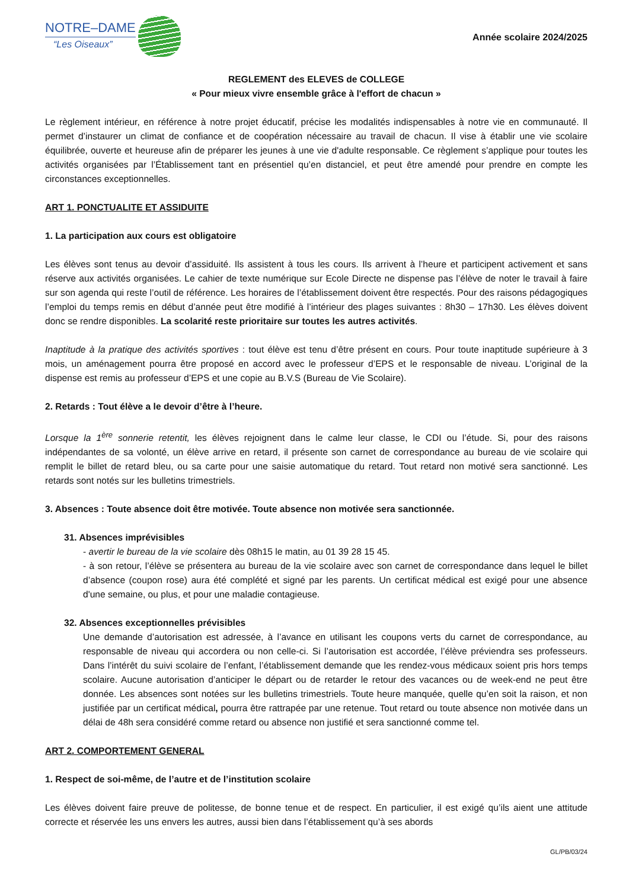NOTRE–DAME
“Les Oiseaux”
Année scolaire 2024/2025
REGLEMENT des ELEVES de COLLEGE
« Pour mieux vivre ensemble grâce à l'effort de chacun »
Le règlement intérieur, en référence à notre projet éducatif, précise les modalités indispensables à notre vie en communauté. Il permet d’instaurer un climat de confiance et de coopération nécessaire au travail de chacun. Il vise à établir une vie scolaire équilibrée, ouverte et heureuse afin de préparer les jeunes à une vie d'adulte responsable. Ce règlement s’applique pour toutes les activités organisées par l’Établissement tant en présentiel qu’en distanciel, et peut être amendé pour prendre en compte les circonstances exceptionnelles.
ART 1. PONCTUALITE ET ASSIDUITE
1. La participation aux cours est obligatoire
Les élèves sont tenus au devoir d’assiduité. Ils assistent à tous les cours. Ils arrivent à l’heure et participent activement et sans réserve aux activités organisées. Le cahier de texte numérique sur Ecole Directe ne dispense pas l’élève de noter le travail à faire sur son agenda qui reste l’outil de référence. Les horaires de l’établissement doivent être respectés. Pour des raisons pédagogiques l’emploi du temps remis en début d’année peut être modifié à l’intérieur des plages suivantes : 8h30 – 17h30. Les élèves doivent donc se rendre disponibles. La scolarité reste prioritaire sur toutes les autres activités.
Inaptitude à la pratique des activités sportives : tout élève est tenu d’être présent en cours. Pour toute inaptitude supérieure à 3 mois, un aménagement pourra être proposé en accord avec le professeur d’EPS et le responsable de niveau. L’original de la dispense est remis au professeur d’EPS et une copie au B.V.S (Bureau de Vie Scolaire).
2. Retards : Tout élève a le devoir d’être à l’heure.
Lorsque la 1<sup>ère</sup> sonnerie retentit, les élèves rejoignent dans le calme leur classe, le CDI ou l’étude. Si, pour des raisons indépendantes de sa volonté, un élève arrive en retard, il présente son carnet de correspondance au bureau de vie scolaire qui remplit le billet de retard bleu, ou sa carte pour une saisie automatique du retard. Tout retard non motivé sera sanctionné. Les retards sont notés sur les bulletins trimestriels.
3. Absences : Toute absence doit être motivée. Toute absence non motivée sera sanctionnée.
31. Absences imprévisibles
- avertir le bureau de la vie scolaire dès 08h15 le matin, au 01 39 28 15 45.
- à son retour, l’élève se présentera au bureau de la vie scolaire avec son carnet de correspondance dans lequel le billet d’absence (coupon rose) aura été complété et signé par les parents. Un certificat médical est exigé pour une absence d'une semaine, ou plus, et pour une maladie contagieuse.
32. Absences exceptionnelles prévisibles
Une demande d’autorisation est adressée, à l’avance en utilisant les coupons verts du carnet de correspondance, au responsable de niveau qui accordera ou non celle-ci. Si l’autorisation est accordée, l’élève préviendra ses professeurs. Dans l’intérêt du suivi scolaire de l’enfant, l’établissement demande que les rendez-vous médicaux soient pris hors temps scolaire. Aucune autorisation d’anticiper le départ ou de retarder le retour des vacances ou de week-end ne peut être donnée. Les absences sont notées sur les bulletins trimestriels. Toute heure manquée, quelle qu’en soit la raison, et non justifiée par un certificat médical, pourra être rattrapée par une retenue. Tout retard ou toute absence non motivée dans un délai de 48h sera considéré comme retard ou absence non justifié et sera sanctionné comme tel.
ART 2. COMPORTEMENT GENERAL
1. Respect de soi-même, de l’autre et de l’institution scolaire
Les élèves doivent faire preuve de politesse, de bonne tenue et de respect. En particulier, il est exigé qu’ils aient une attitude correcte et réservée les uns envers les autres, aussi bien dans l’établissement qu’à ses abords
GL/PB/03/24